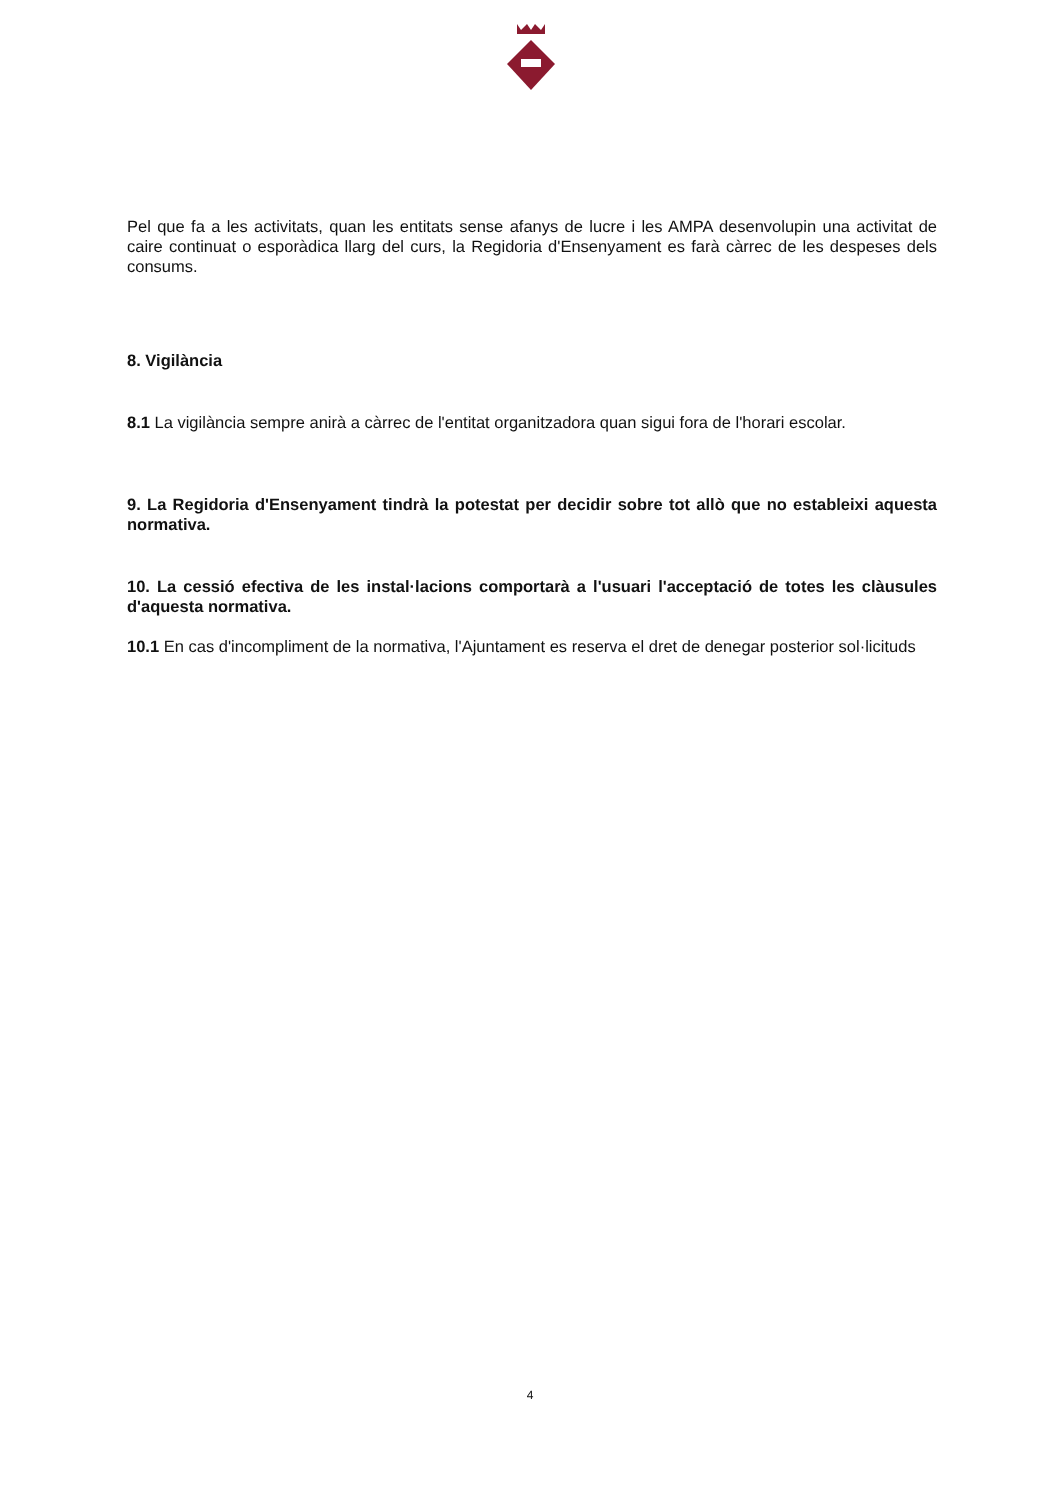Pel que fa a les activitats, quan les entitats sense afanys de lucre i les AMPA desenvolupin una activitat de caire continuat o esporàdica llarg del curs, la Regidoria d'Ensenyament es farà càrrec de les despeses dels consums.
8. Vigilància
8.1 La vigilància sempre anirà a càrrec de l'entitat organitzadora quan sigui fora de l'horari escolar.
9. La Regidoria d'Ensenyament tindrà la potestat per decidir sobre tot allò que no estableixi aquesta normativa.
10. La cessió efectiva de les instal·lacions comportarà a l'usuari l'acceptació de totes les clàusules d'aquesta normativa.
10.1 En cas d'incompliment de la normativa, l'Ajuntament es reserva el dret de denegar posterior sol·licituds
4